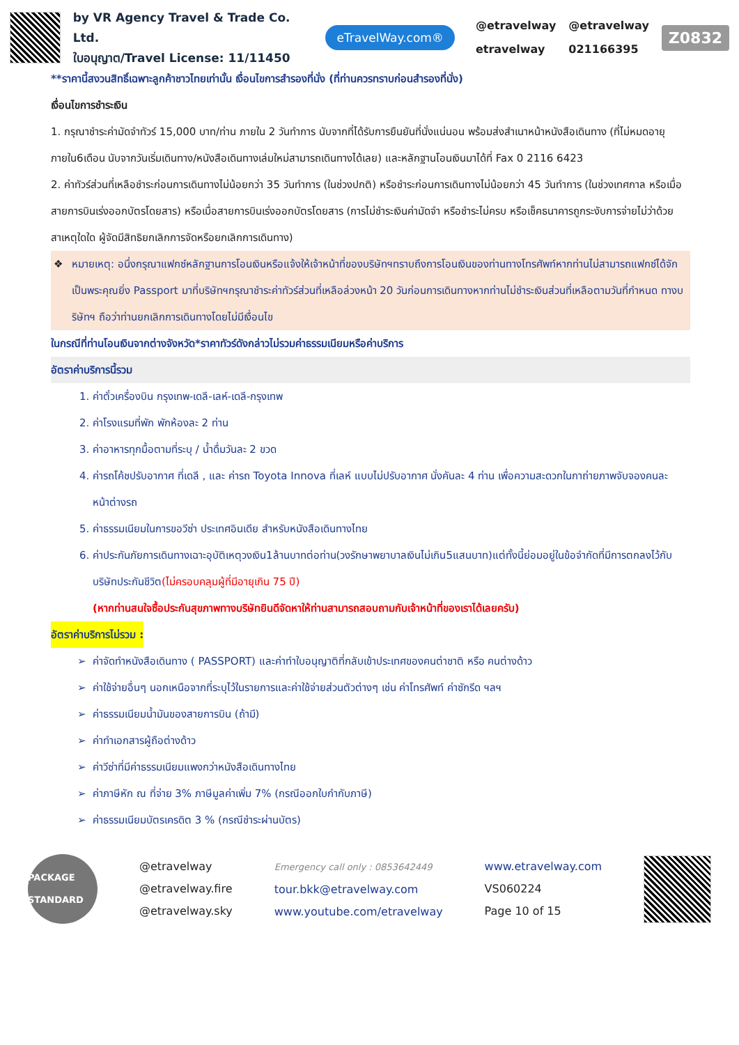by VR Agency Travel & Trade Co. Ltd.
ใบอนุญาต/Travel License: 11/11450
eTravelWay.com®
@etravelway
etravelway
@etravelway
021166395
Z0832
**ราคานี้สงวนสิทธิ์เฉพาะลูกค้าชาวไทยเท่านั้น เงื่อนไขการสำรองที่นั่ง (ที่ท่านควรทราบก่อนสำรองที่นั่ง)
เงื่อนไขการชำระเงิน
1. กรุณาชำระค่ามัดจำทัวร์ 15,000 บาท/ท่าน ภายใน 2 วันทำการ นับจากที่ได้รับการยืนยันที่นั่งแน่นอน พร้อมส่งสำเนาหน้าหนังสือเดินทาง (ที่ไม่หมดอายุภายใน6เดือน นับจากวันเริ่มเดินทาง/หนังสือเดินทางเล่มใหม่สามารถเดินทางได้เลย) และหลักฐานโอนเงินมาได้ที่ Fax 0 2116 6423
2. ค่าทัวร์ส่วนที่เหลือชำระก่อนการเดินทางไม่น้อยกว่า 35 วันทำการ (ในช่วงปกติ) หรือชำระก่อนการเดินทางไม่น้อยกว่า 45 วันทำการ (ในช่วงเทศกาล หรือเมื่อสายการบินเร่งออกบัตรโดยสาร) หรือเมื่อสายการบินเร่งออกบัตรโดยสาร (การไม่ชำระเงินค่ามัดจำ หรือชำระไม่ครบ หรือเช็คธนาคารถูกระงับการจ่ายไม่ว่าด้วยสาเหตุใดใด ผู้จัดมีสิทธิยกเลิกการจัดหรือยกเลิกการเดินทาง)
❖ หมายเหตุ: อนึ่งกรุณาแฟกซ์หลักฐานการโอนเงินหรือแจ้งให้เจ้าหน้าที่ของบริษัทฯทราบถึงการโอนเงินของท่านทางโทรศัพท์หากท่านไม่สามารถแฟกซ์ได้จักเป็นพระคุณยิ่ง Passport มาที่บริษัทฯกรุณาชำระค่าทัวร์ส่วนที่เหลือล่วงหน้า 20 วันก่อนการเดินทางหากท่านไม่ชำระเงินส่วนที่เหลือตามวันที่กำหนด ทางบริษัทฯ ถือว่าท่านยกเลิกการเดินทางโดยไม่มีเงื่อนไข
ในกรณีที่ท่านโอนเงินจากต่างจังหวัด*ราคาทัวร์ดังกล่าวไม่รวมค่าธรรมเนียมหรือค่าบริการ
อัตราค่าบริการนี้รวม
1. ค่าตั๋วเครื่องบิน กรุงเทพ-เดลี-เลห์-เดลี-กรุงเทพ
2. ค่าโรงแรมที่พัก พักห้องละ 2 ท่าน
3. ค่าอาหารทุกมื้อตามที่ระบุ / น้ำดื่มวันละ 2 ขวด
4. ค่ารถโค้ชปรับอากาศ ที่เดลี , และ ค่ารถ Toyota Innova ที่เลห์ แบบไม่ปรับอากาศ นั่งคันละ 4 ท่าน เพื่อความสะดวกในกาถ่ายภาพจับจองคนละหน้าต่างรถ
5. ค่าธรรมเนียมในการขอวีซ่า ประเทศอินเดีย สำหรับหนังสือเดินทางไทย
6. ค่าประกันภัยการเดินทางเฉาะอุบัติเหตุวงเงิน1ล้านบาทต่อท่าน(วงรักษาพยาบาลเงินไม่เกิน5แสนบาท)แต่ทั้งนี้ย่อมอยู่ในข้อจำกัดที่มีการตกลงไว้กับบริษัทประกันชีวิต(ไม่ครอบคลุมผู้ที่มีอายุเกิน 75 ปี)
(หากท่านสนใจซื้อประกันสุขภาพทางบริษัทยินดีจัดหาให้ท่านสามารถสอบถามกับเจ้าหน้าที่ของเราได้เลยครับ)
อัตราค่าบริการไม่รวม :
ค่าจัดทำหนังสือเดินทาง ( PASSPORT) และค่าทำใบอนุญาติที่กลับเข้าประเทศของคนต่าชาติ หรือ คนต่างด้าว
ค่าใช้จ่ายอื่นๆ นอกเหนือจากที่ระบุไว้ในรายการและค่าใช้จ่ายส่วนตัวต่างๆ เช่น ค่าโทรศัพท์ ค่าซักรีด ฯลฯ
ค่าธรรมเนียมน้ำมันของสายการบิน (ถ้ามี)
ค่าทำเอกสารผู้ถือต่างด้าว
ค่าวีซ่าที่มีค่าธรรมเนียมแพงกว่าหนังสือเดินทางไทย
ค่าภาษีหัก ณ ที่จ่าย 3% ภาษีมูลค่าเพิ่ม 7% (กรณีออกใบกำกับภาษี)
ค่าธรรมเนียมบัตรเครดิต 3 % (กรณีชำระผ่านบัตร)
PACKAGE STANDARD
@etravelway
@etravelway.fire
@etravelway.sky
Emergency call only : 0853642449
tour.bkk@etravelway.com
www.youtube.com/etravelway
www.etravelway.com
VS060224
Page 10 of 15